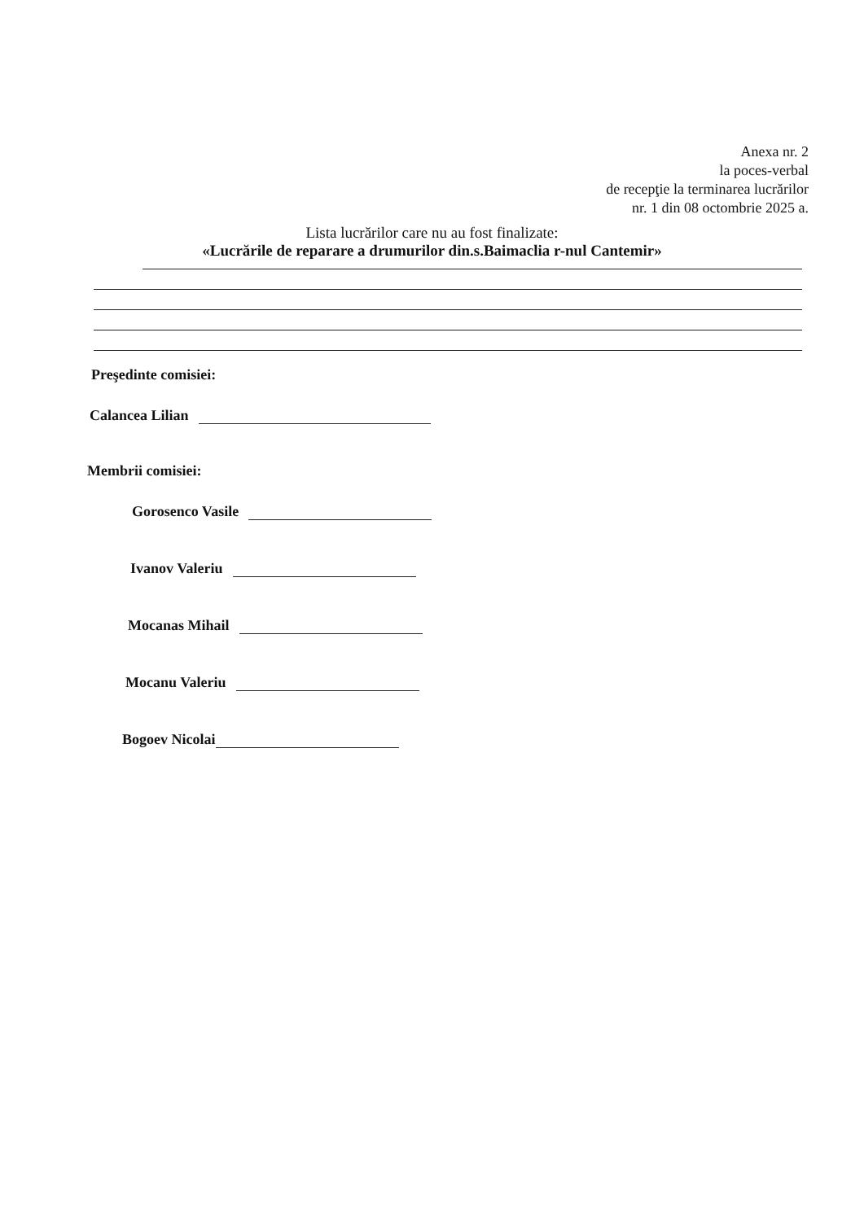Anexa nr. 2
la poces-verbal
de recepţie la terminarea lucrărilor
nr. 1 din 08 octombrie 2025 a.
Lista lucrărilor care nu au fost finalizate:
«Lucrările de reparare a drumurilor din.s.Baimaclia r-nul Cantemir»
Preşedinte comisiei:
Calancea Lilian
Membrii comisiei:
Gorosenco Vasile
Ivanov Valeriu
Mocanas Mihail
Mocanu Valeriu
Bogoev Nicolai